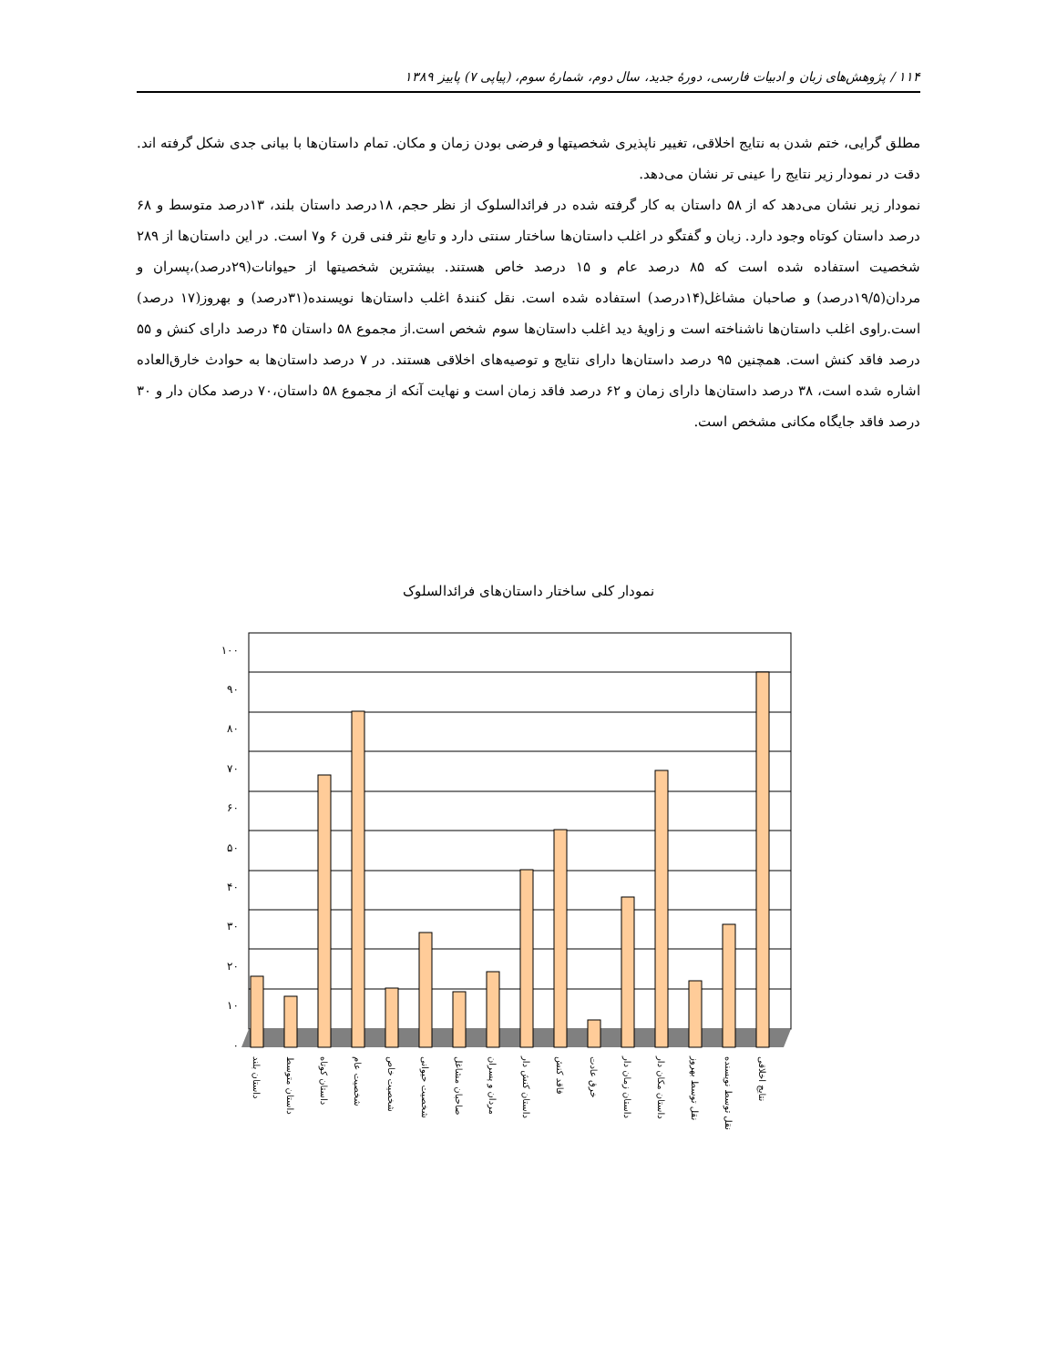۱۱۴ / پژوهش‌های زبان و ادبیات فارسی، دورهٔ جدید، سال دوم، شمارهٔ سوم، (پیاپی ۷) پاییز ۱۳۸۹
مطلق گرایی، ختم شدن به نتایج اخلاقی، تغییر ناپذیری شخصیتها و فرضی بودن زمان و مکان. تمام داستان‌ها با بیانی جدی شکل گرفته اند. دقت در نمودار زیر نتایج را عینی تر نشان می‌دهد.
نمودار زیر نشان می‌دهد که از ۵۸ داستان به کار گرفته شده در فرائدالسلوک از نظر حجم، ۱۸درصد داستان بلند، ۱۳درصد متوسط و ۶۸ درصد داستان کوتاه وجود دارد. زبان و گفتگو در اغلب داستان‌ها ساختار سنتی دارد و تابع نثر فنی قرن ۶ و۷ است. در این داستان‌ها از ۲۸۹ شخصیت استفاده شده است که ۸۵ درصد عام و ۱۵ درصد خاص هستند. بیشترین شخصیتها از حیوانات(۲۹درصد)،پسران و مردان(۱۹/۵درصد) و صاحبان مشاغل(۱۴درصد) استفاده شده است. نقل کنندهٔ اغلب داستان‌ها نویسنده(۳۱درصد) و بهروز(۱۷ درصد) است.راوی اغلب داستان‌ها ناشناخته است و زاویهٔ دید اغلب داستان‌ها سوم شخص است.از مجموع ۵۸ داستان ۴۵ درصد دارای کنش و ۵۵ درصد فاقد کنش است. همچنین ۹۵ درصد داستان‌ها دارای نتایج و توصیه‌های اخلاقی هستند. در ۷ درصد داستان‌ها به حوادث خارق‌العاده اشاره شده است، ۳۸ درصد داستان‌ها دارای زمان و ۶۲ درصد فاقد زمان است و نهایت آنکه از مجموع ۵۸ داستان،۷۰ درصد مکان دار و ۳۰ درصد فاقد جایگاه مکانی مشخص است.
نمودار کلی ساختار داستان‌های فرائدالسلوک
۱۰۰
۹۰
۸۰
۷۰
۶۰
۵۰
۴۰
۳۰
۲۰
۱۰
۰
داستان بلند
داستان متوسط
داستان کوتاه
شخصیت عام
شخصیت خاص
شخصیت حیوانی
صاحبان مشاغل
مردان و پسران
داستان کنش دار
فاقد کنش
خرق عادت
داستان زمان دار
داستان مکان دار
نقل توسط بهروز
نقل توسط نویسنده
نتایج اخلاقی